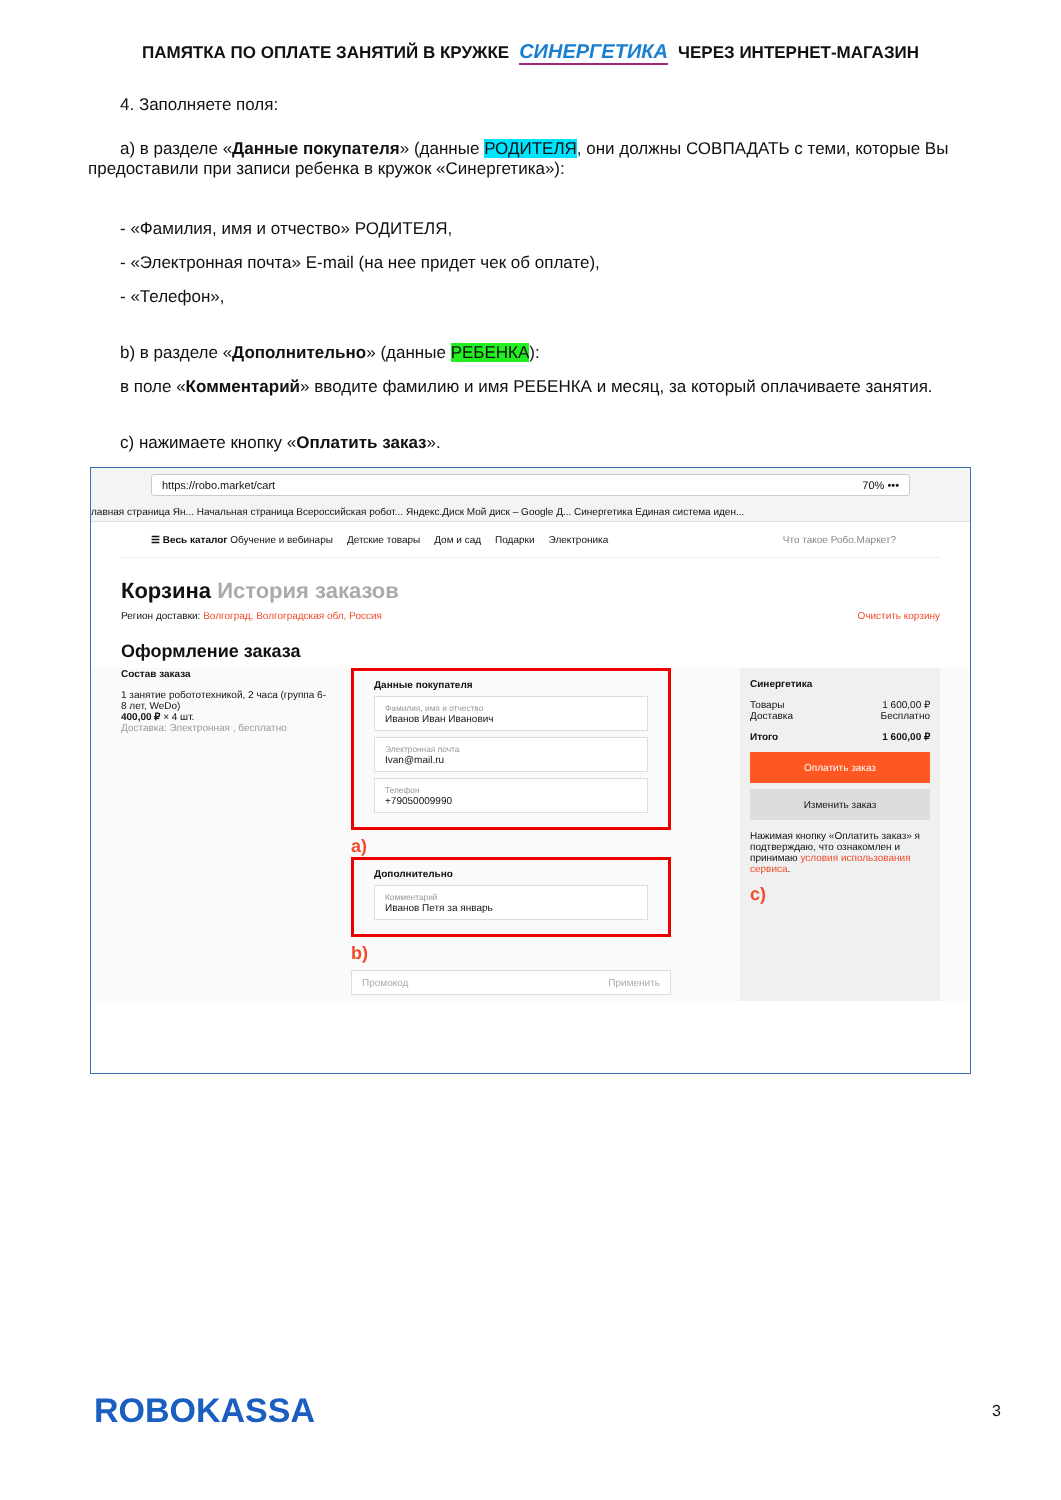ПАМЯТКА ПО ОПЛАТЕ ЗАНЯТИЙ В КРУЖКЕ СИНЕРГЕТИКА ЧЕРЕЗ ИНТЕРНЕТ-МАГАЗИН
4. Заполняете поля:
a) в разделе «Данные покупателя» (данные РОДИТЕЛЯ, они должны СОВПАДАТЬ с теми, которые Вы предоставили при записи ребенка в кружок «Синергетика»):
- «Фамилия, имя и отчество» РОДИТЕЛЯ,
- «Электронная почта» E-mail (на нее придет чек об оплате),
- «Телефон»,
b) в разделе «Дополнительно» (данные РЕБЕНКА):
в поле «Комментарий» вводите фамилию и имя РЕБЕНКА и месяц, за который оплачиваете занятия.
c) нажимаете кнопку «Оплатить заказ».
https://robo.market/cart 70% •••
лавная страница Ян... Начальная страница Всероссийская робот... Яндекс.Диск Мой диск – Google Д... Синергетика Единая система иден...
☰ Весь каталог Обучение и вебинары Детские товары Дом и сад Подарки Электроника Что такое Робо.Маркет?
Корзина История заказов
Регион доставки: Волгоград, Волгоградская обл, Россия Очистить корзину
Оформление заказа
Состав заказа
1 занятие робототехникой, 2 часа (группа 6-8 лет, WeDo)
400,00 ₽ × 4 шт.
Доставка: Электронная , бесплатно
Данные покупателя
Фамилия, имя и отчество
Иванов Иван Иванович
Электронная почта
Ivan@mail.ru
Телефон
+79050009990
a)
Дополнительно
Комментарий
Иванов Петя за январь
b)
Промокод Применить
Синергетика
Товары 1 600,00 ₽
Доставка Бесплатно
Итого 1 600,00 ₽
Оплатить заказ
Изменить заказ
Нажимая кнопку «Оплатить заказ» я подтверждаю, что ознакомлен и принимаю условия использования сервиса.
c)
ROBOKASSA 3